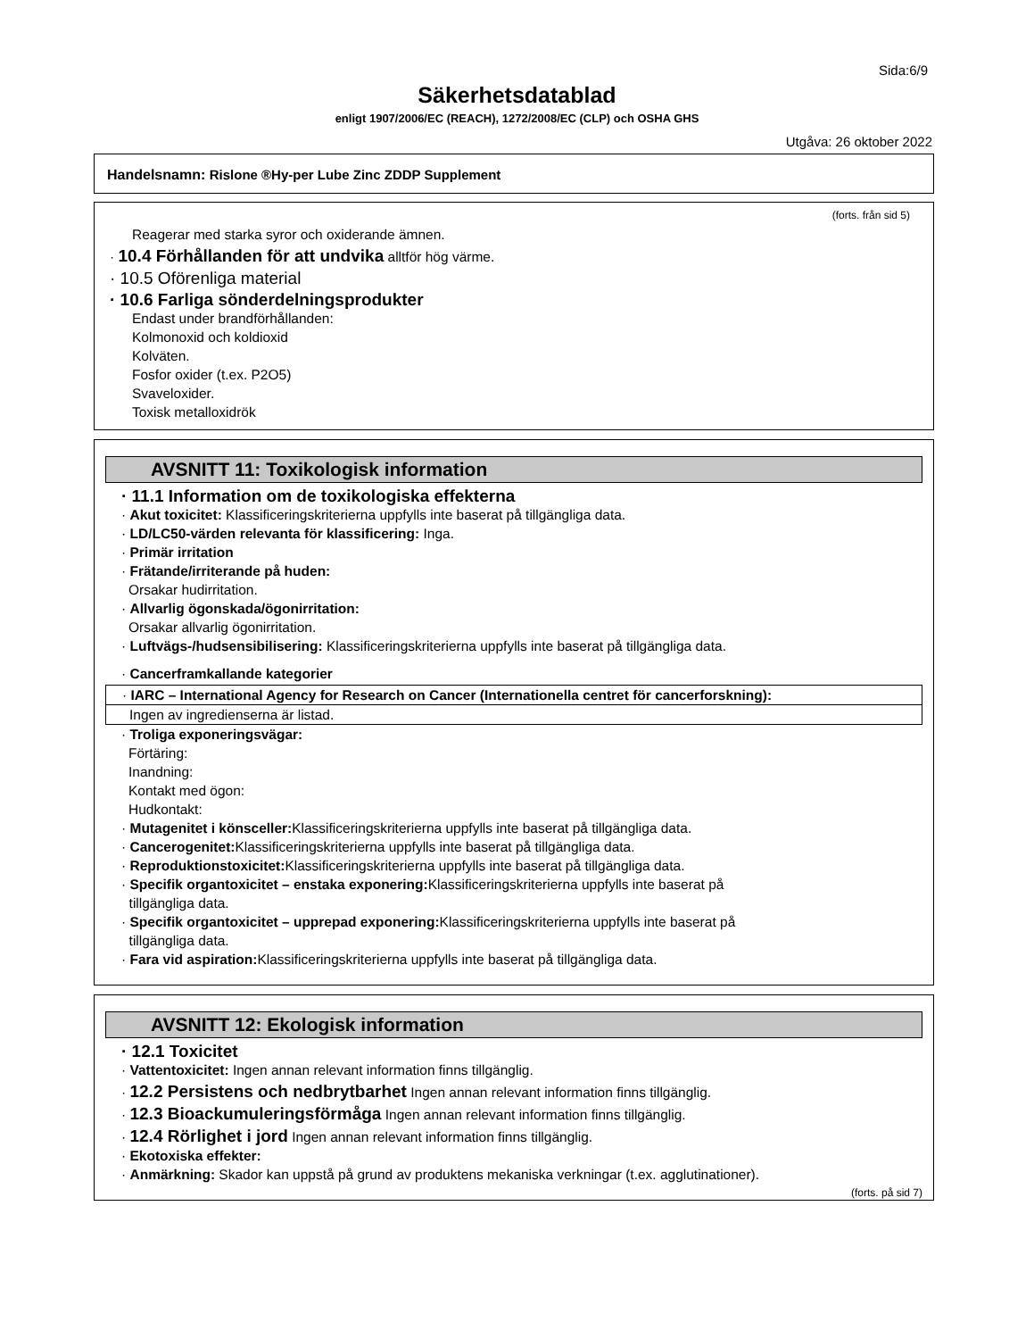Sida:6/9
Säkerhetsdatablad
enligt 1907/2006/EC (REACH), 1272/2008/EC (CLP) och OSHA GHS
Utgåva: 26 oktober 2022
Handelsnamn: Rislone ®Hy-per Lube Zinc ZDDP Supplement
(forts. från sid 5)
Reagerar med starka syror och oxiderande ämnen.
· 10.4 Förhållanden för att undvika alltför hög värme.
· 10.5 Oförenliga material
· 10.6 Farliga sönderdelningsprodukter
Endast under brandförhållanden:
Kolmonoxid och koldioxid
Kolväten.
Fosfor oxider (t.ex. P2O5)
Svaveloxider.
Toxisk metalloxidrök
AVSNITT 11: Toxikologisk information
· 11.1 Information om de toxikologiska effekterna
· Akut toxicitet: Klassificeringskriterierna uppfylls inte baserat på tillgängliga data.
· LD/LC50-värden relevanta för klassificering: Inga.
· Primär irritation
· Frätande/irriterande på huden:
Orsakar hudirritation.
· Allvarlig ögonskada/ögonirritation:
Orsakar allvarlig ögonirritation.
· Luftvägs-/hudsensibilisering: Klassificeringskriterierna uppfylls inte baserat på tillgängliga data.
· Cancerframkallande kategorier
· IARC – International Agency for Research on Cancer (Internationella centret för cancerforskning):
Ingen av ingredienserna är listad.
· Troliga exponeringsvägar:
Förtäring:
Inandning:
Kontakt med ögon:
Hudkontakt:
· Mutagenitet i könsceller: Klassificeringskriterierna uppfylls inte baserat på tillgängliga data.
· Cancerogenitet: Klassificeringskriterierna uppfylls inte baserat på tillgängliga data.
· Reproduktionstoxicitet: Klassificeringskriterierna uppfylls inte baserat på tillgängliga data.
· Specifik organtoxicitet – enstaka exponering: Klassificeringskriterierna uppfylls inte baserat på
tillgängliga data.
· Specifik organtoxicitet – upprepad exponering: Klassificeringskriterierna uppfylls inte baserat på
tillgängliga data.
· Fara vid aspiration: Klassificeringskriterierna uppfylls inte baserat på tillgängliga data.
AVSNITT 12: Ekologisk information
· 12.1 Toxicitet
· Vattentoxicitet: Ingen annan relevant information finns tillgänglig.
· 12.2 Persistens och nedbrytbarhet Ingen annan relevant information finns tillgänglig.
· 12.3 Bioackumuleringsförmåga Ingen annan relevant information finns tillgänglig.
· 12.4 Rörlighet i jord Ingen annan relevant information finns tillgänglig.
· Ekotoxiska effekter:
· Anmärkning: Skador kan uppstå på grund av produktens mekaniska verkningar (t.ex. agglutinationer).
(forts. på sid 7)